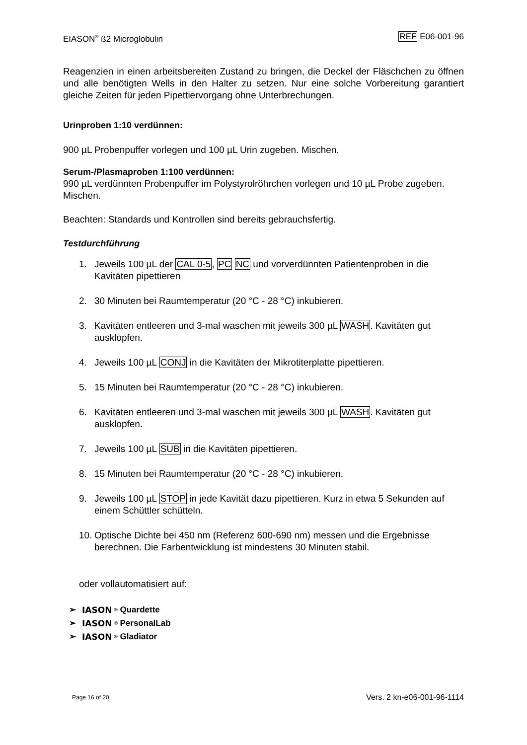EIASON<sup>®</sup> ß2 Microglobulin REF E06-001-96
Reagenzien in einen arbeitsbereiten Zustand zu bringen, die Deckel der Fläschchen zu öffnen und alle benötigten Wells in den Halter zu setzen. Nur eine solche Vorbereitung garantiert gleiche Zeiten für jeden Pipettiervorgang ohne Unterbrechungen.
Urinproben 1:10 verdünnen:
900 µL Probenpuffer vorlegen und 100 µL Urin zugeben. Mischen.
Serum-/Plasmaproben 1:100 verdünnen:
990 µL verdünnten Probenpuffer im Polystyrolröhrchen vorlegen und 10 µL Probe zugeben. Mischen.
Beachten: Standards und Kontrollen sind bereits gebrauchsfertig.
Testdurchführung
1. Jeweils 100 µL der CAL 0-5, PC NC und vorverdünnten Patientenproben in die Kavitäten pipettieren
2. 30 Minuten bei Raumtemperatur (20 °C - 28 °C) inkubieren.
3. Kavitäten entleeren und 3-mal waschen mit jeweils 300 µL WASH. Kavitäten gut ausklopfen.
4. Jeweils 100 µL CONJ in die Kavitäten der Mikrotiterplatte pipettieren.
5. 15 Minuten bei Raumtemperatur (20 °C - 28 °C) inkubieren.
6. Kavitäten entleeren und 3-mal waschen mit jeweils 300 µL WASH. Kavitäten gut ausklopfen.
7. Jeweils 100 µL SUB in die Kavitäten pipettieren.
8. 15 Minuten bei Raumtemperatur (20 °C - 28 °C) inkubieren.
9. Jeweils 100 µL STOP in jede Kavität dazu pipettieren. Kurz in etwa 5 Sekunden auf einem Schüttler schütteln.
10. Optische Dichte bei 450 nm (Referenz 600-690 nm) messen und die Ergebnisse berechnen. Die Farbentwicklung ist mindestens 30 Minuten stabil.
oder vollautomatisiert auf:
➢ IASON<sup>®</sup> Quardette
➢ IASON<sup>®</sup> PersonalLab
➢ IASON<sup>®</sup> Gladiator
Page 16 of 20 Vers. 2 kn-e06-001-96-1114